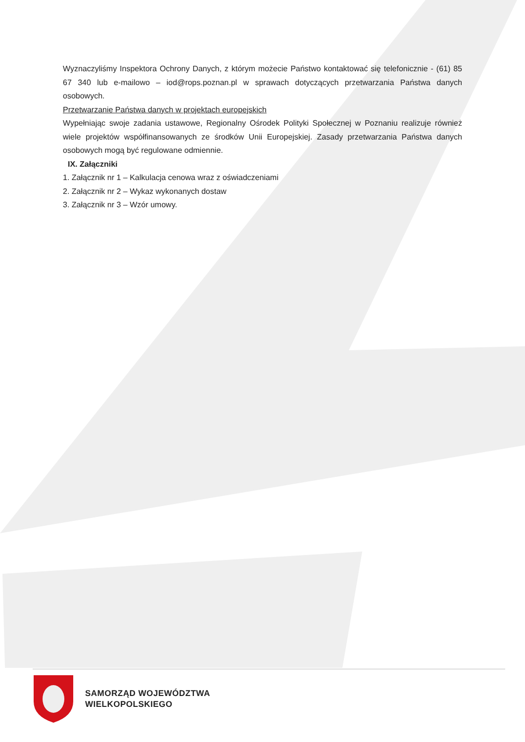Wyznaczyliśmy Inspektora Ochrony Danych, z którym możecie Państwo kontaktować się telefonicznie - (61) 85 67 340 lub e-mailowo – iod@rops.poznan.pl w sprawach dotyczących przetwarzania Państwa danych osobowych.
Przetwarzanie Państwa danych w projektach europejskich
Wypełniając swoje zadania ustawowe, Regionalny Ośrodek Polityki Społecznej w Poznaniu realizuje również wiele projektów współfinansowanych ze środków Unii Europejskiej. Zasady przetwarzania Państwa danych osobowych mogą być regulowane odmiennie.
IX. Załączniki
1. Załącznik nr 1 – Kalkulacja cenowa wraz z oświadczeniami
2. Załącznik nr 2 – Wykaz wykonanych dostaw
3. Załącznik nr 3 – Wzór umowy.
SAMORZĄD WOJEWÓDZTWA
WIELKOPOLSKIEGO